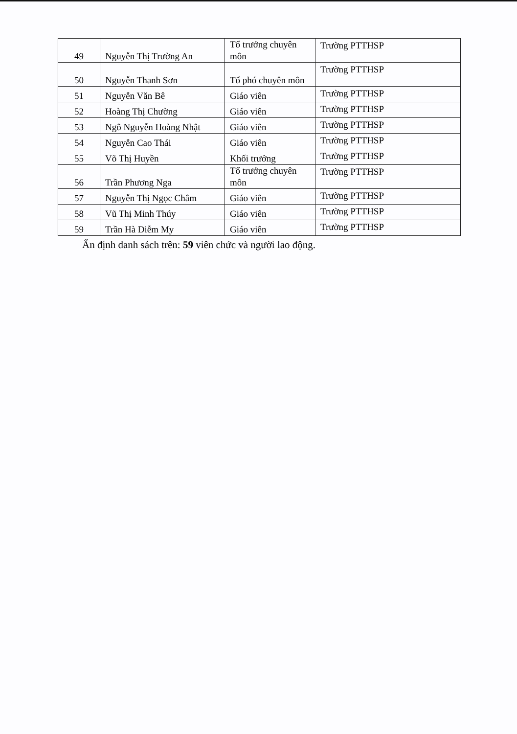| 49 | Nguyễn Thị Trường An | Tổ trưởng chuyên môn | Trường PTTHSP |
| 50 | Nguyễn Thanh Sơn | Tổ phó chuyên môn | Trường PTTHSP |
| 51 | Nguyễn Văn Bê | Giáo viên | Trường PTTHSP |
| 52 | Hoàng Thị Chường | Giáo viên | Trường PTTHSP |
| 53 | Ngô Nguyễn Hoàng Nhật | Giáo viên | Trường PTTHSP |
| 54 | Nguyễn Cao Thái | Giáo viên | Trường PTTHSP |
| 55 | Võ Thị Huyền | Khối trưởng | Trường PTTHSP |
| 56 | Trần Phương Nga | Tổ trưởng chuyên môn | Trường PTTHSP |
| 57 | Nguyễn Thị Ngọc Châm | Giáo viên | Trường PTTHSP |
| 58 | Vũ Thị Minh Thúy | Giáo viên | Trường PTTHSP |
| 59 | Trần Hà Diễm My | Giáo viên | Trường PTTHSP |
Ấn định danh sách trên: 59 viên chức và người lao động.